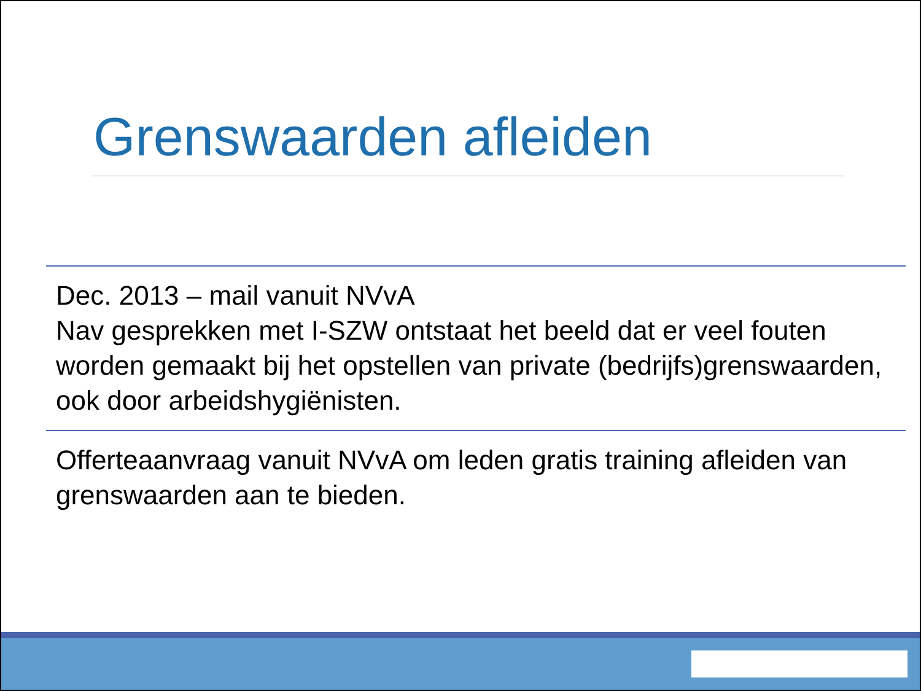Grenswaarden afleiden
Dec. 2013 – mail vanuit NVvA
Nav gesprekken met I-SZW ontstaat het beeld dat er veel fouten worden gemaakt bij het opstellen van private (bedrijfs)grenswaarden, ook door arbeidshygiënisten.
Offerteaanvraag vanuit NVvA om leden gratis training afleiden van grenswaarden aan te bieden.